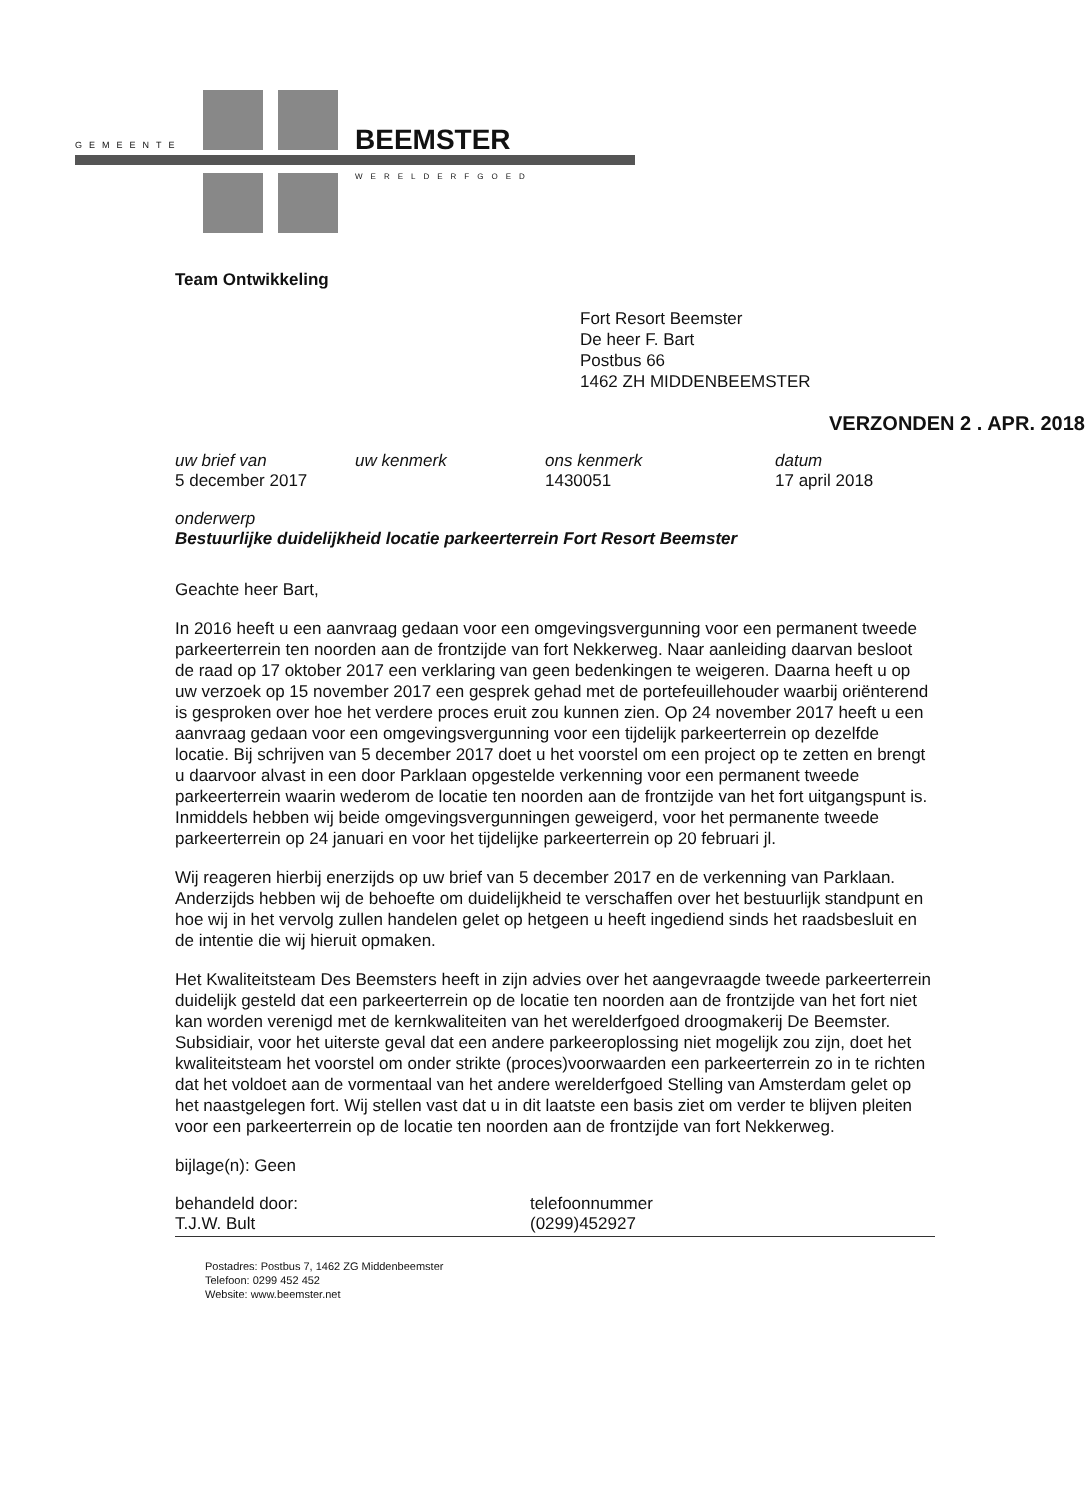GEMEENTE BEEMSTER
WERELDERFGOED
Team Ontwikkeling
Fort Resort Beemster
De heer F. Bart
Postbus 66
1462 ZH MIDDENBEEMSTER
VERZONDEN 2 . APR. 2018
uw brief van
5 december 2017
uw kenmerk ons kenmerk
1430051
datum
17 april 2018
onderwerp
Bestuurlijke duidelijkheid locatie parkeerterrein Fort Resort Beemster
Geachte heer Bart,
In 2016 heeft u een aanvraag gedaan voor een omgevingsvergunning voor een permanent tweede parkeerterrein ten noorden aan de frontzijde van fort Nekkerweg. Naar aanleiding daarvan besloot de raad op 17 oktober 2017 een verklaring van geen bedenkingen te weigeren. Daarna heeft u op uw verzoek op 15 november 2017 een gesprek gehad met de portefeuillehouder waarbij oriënterend is gesproken over hoe het verdere proces eruit zou kunnen zien. Op 24 november 2017 heeft u een aanvraag gedaan voor een omgevingsvergunning voor een tijdelijk parkeerterrein op dezelfde locatie. Bij schrijven van 5 december 2017 doet u het voorstel om een project op te zetten en brengt u daarvoor alvast in een door Parklaan opgestelde verkenning voor een permanent tweede parkeerterrein waarin wederom de locatie ten noorden aan de frontzijde van het fort uitgangspunt is. Inmiddels hebben wij beide omgevingsvergunningen geweigerd, voor het permanente tweede parkeerterrein op 24 januari en voor het tijdelijke parkeerterrein op 20 februari jl.
Wij reageren hierbij enerzijds op uw brief van 5 december 2017 en de verkenning van Parklaan. Anderzijds hebben wij de behoefte om duidelijkheid te verschaffen over het bestuurlijk standpunt en hoe wij in het vervolg zullen handelen gelet op hetgeen u heeft ingediend sinds het raadsbesluit en de intentie die wij hieruit opmaken.
Het Kwaliteitsteam Des Beemsters heeft in zijn advies over het aangevraagde tweede parkeerterrein duidelijk gesteld dat een parkeerterrein op de locatie ten noorden aan de frontzijde van het fort niet kan worden verenigd met de kernkwaliteiten van het werelderfgoed droogmakerij De Beemster. Subsidiair, voor het uiterste geval dat een andere parkeeroplossing niet mogelijk zou zijn, doet het kwaliteitsteam het voorstel om onder strikte (proces)voorwaarden een parkeerterrein zo in te richten dat het voldoet aan de vormentaal van het andere werelderfgoed Stelling van Amsterdam gelet op het naastgelegen fort. Wij stellen vast dat u in dit laatste een basis ziet om verder te blijven pleiten voor een parkeerterrein op de locatie ten noorden aan de frontzijde van fort Nekkerweg.
bijlage(n): Geen
behandeld door:
T.J.W. Bult
telefoonnummer
(0299)452927
Postadres: Postbus 7, 1462 ZG Middenbeemster
Telefoon: 0299 452 452
Website: www.beemster.net